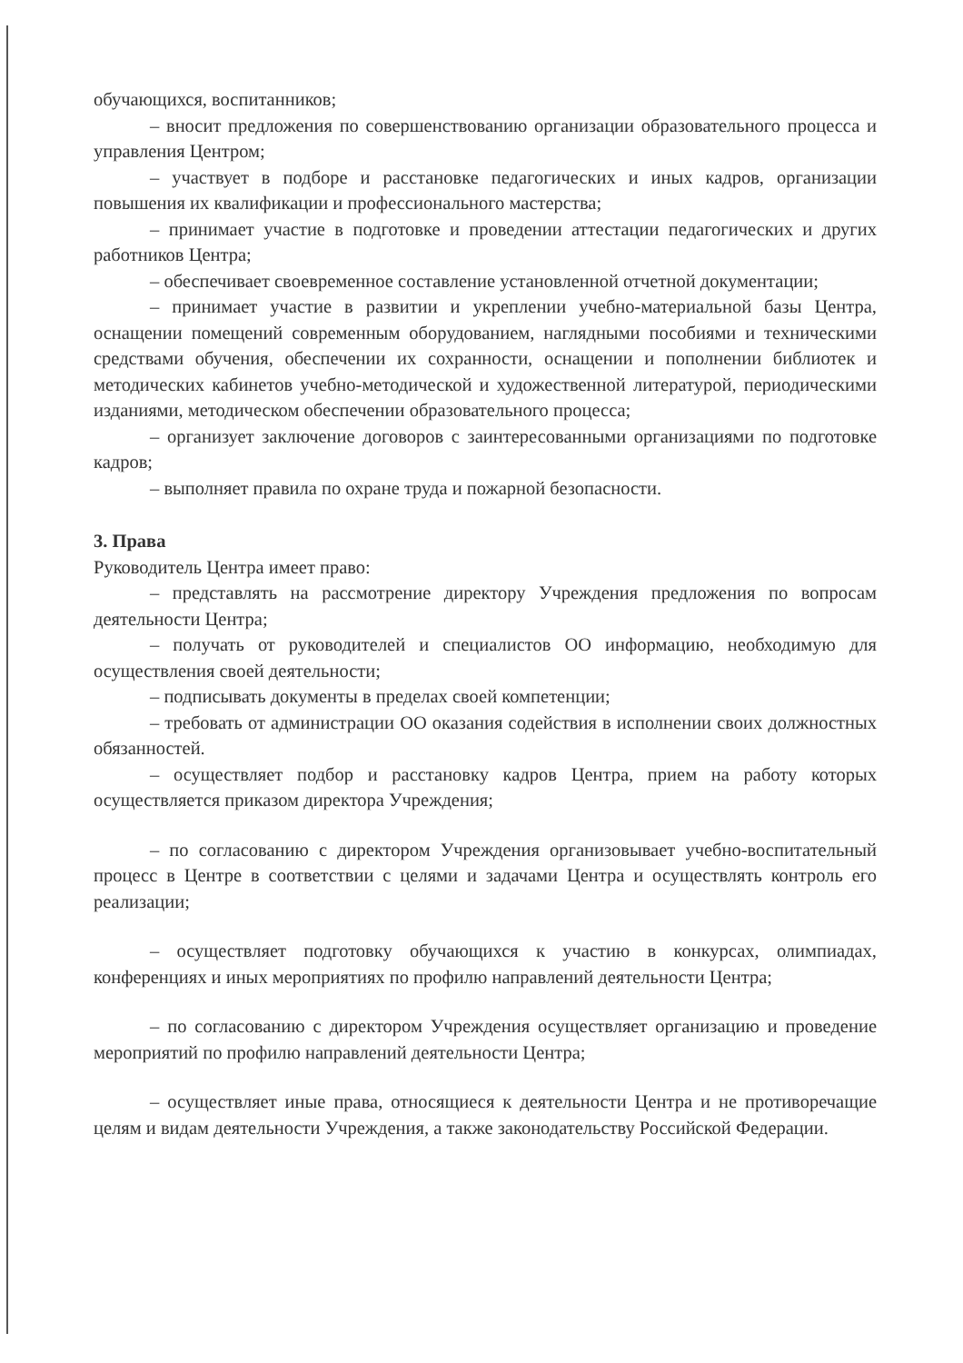обучающихся, воспитанников;
– вносит предложения по совершенствованию организации образовательного процесса и управления Центром;
– участвует в подборе и расстановке педагогических и иных кадров, организации повышения их квалификации и профессионального мастерства;
– принимает участие в подготовке и проведении аттестации педагогических и других работников Центра;
– обеспечивает своевременное составление установленной отчетной документации;
– принимает участие в развитии и укреплении учебно-материальной базы Центра, оснащении помещений современным оборудованием, наглядными пособиями и техническими средствами обучения, обеспечении их сохранности, оснащении и пополнении библиотек и методических кабинетов учебно-методической и художественной литературой, периодическими изданиями, методическом обеспечении образовательного процесса;
– организует заключение договоров с заинтересованными организациями по подготовке кадров;
– выполняет правила по охране труда и пожарной безопасности.
3. Права
Руководитель Центра имеет право:
– представлять на рассмотрение директору Учреждения предложения по вопросам деятельности Центра;
– получать от руководителей и специалистов ОО информацию, необходимую для осуществления своей деятельности;
– подписывать документы в пределах своей компетенции;
– требовать от администрации ОО оказания содействия в исполнении своих должностных обязанностей.
– осуществляет подбор и расстановку кадров Центра, прием на работу которых осуществляется приказом директора Учреждения;
– по согласованию с директором Учреждения организовывает учебно-воспитательный процесс в Центре в соответствии с целями и задачами Центра и осуществлять контроль его реализации;
– осуществляет подготовку обучающихся к участию в конкурсах, олимпиадах, конференциях и иных мероприятиях по профилю направлений деятельности Центра;
– по согласованию с директором Учреждения осуществляет организацию и проведение мероприятий по профилю направлений деятельности Центра;
– осуществляет иные права, относящиеся к деятельности Центра и не противоречащие целям и видам деятельности Учреждения, а также законодательству Российской Федерации.